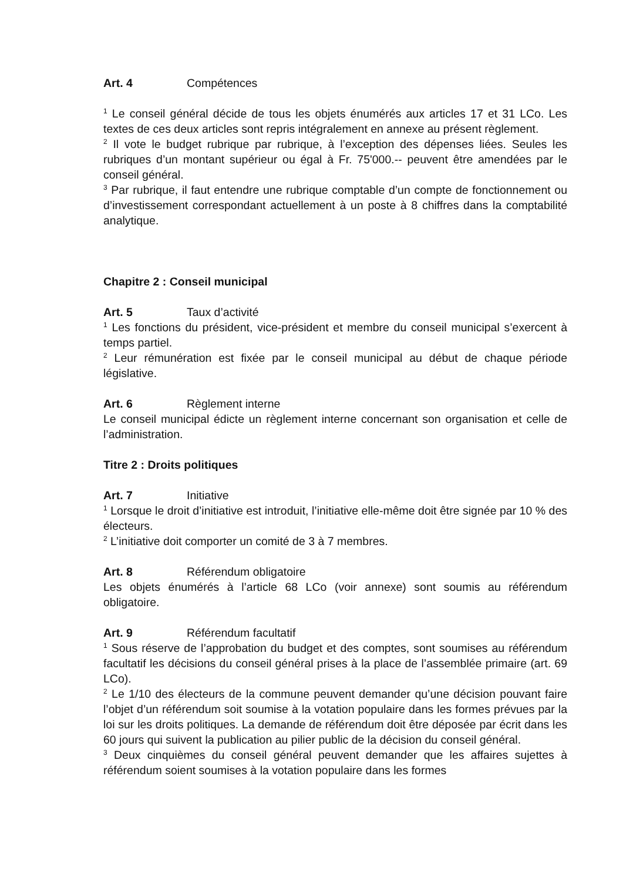Art. 4 Compétences
<sup>1</sup> Le conseil général décide de tous les objets énumérés aux articles 17 et 31 LCo. Les textes de ces deux articles sont repris intégralement en annexe au présent règlement.
<sup>2</sup> Il vote le budget rubrique par rubrique, à l’exception des dépenses liées. Seules les rubriques d’un montant supérieur ou égal à Fr. 75'000.-- peuvent être amendées par le conseil général.
<sup>3</sup> Par rubrique, il faut entendre une rubrique comptable d’un compte de fonctionnement ou d’investissement correspondant actuellement à un poste à 8 chiffres dans la comptabilité analytique.
Chapitre 2 : Conseil municipal
Art. 5 Taux d’activité
<sup>1</sup> Les fonctions du président, vice-président et membre du conseil municipal s’exercent à temps partiel.
<sup>2</sup> Leur rémunération est fixée par le conseil municipal au début de chaque période législative.
Art. 6 Règlement interne
Le conseil municipal édicte un règlement interne concernant son organisation et celle de l’administration.
Titre 2 : Droits politiques
Art. 7 Initiative
<sup>1</sup> Lorsque le droit d’initiative est introduit, l’initiative elle-même doit être signée par 10 % des électeurs.
<sup>2</sup> L’initiative doit comporter un comité de 3 à 7 membres.
Art. 8 Référendum obligatoire
Les objets énumérés à l’article 68 LCo (voir annexe) sont soumis au référendum obligatoire.
Art. 9 Référendum facultatif
<sup>1</sup> Sous réserve de l’approbation du budget et des comptes, sont soumises au référendum facultatif les décisions du conseil général prises à la place de l’assemblée primaire (art. 69 LCo).
<sup>2</sup> Le 1/10 des électeurs de la commune peuvent demander qu’une décision pouvant faire l’objet d’un référendum soit soumise à la votation populaire dans les formes prévues par la loi sur les droits politiques. La demande de référendum doit être déposée par écrit dans les 60 jours qui suivent la publication au pilier public de la décision du conseil général.
<sup>3</sup> Deux cinquièmes du conseil général peuvent demander que les affaires sujettes à référendum soient soumises à la votation populaire dans les formes